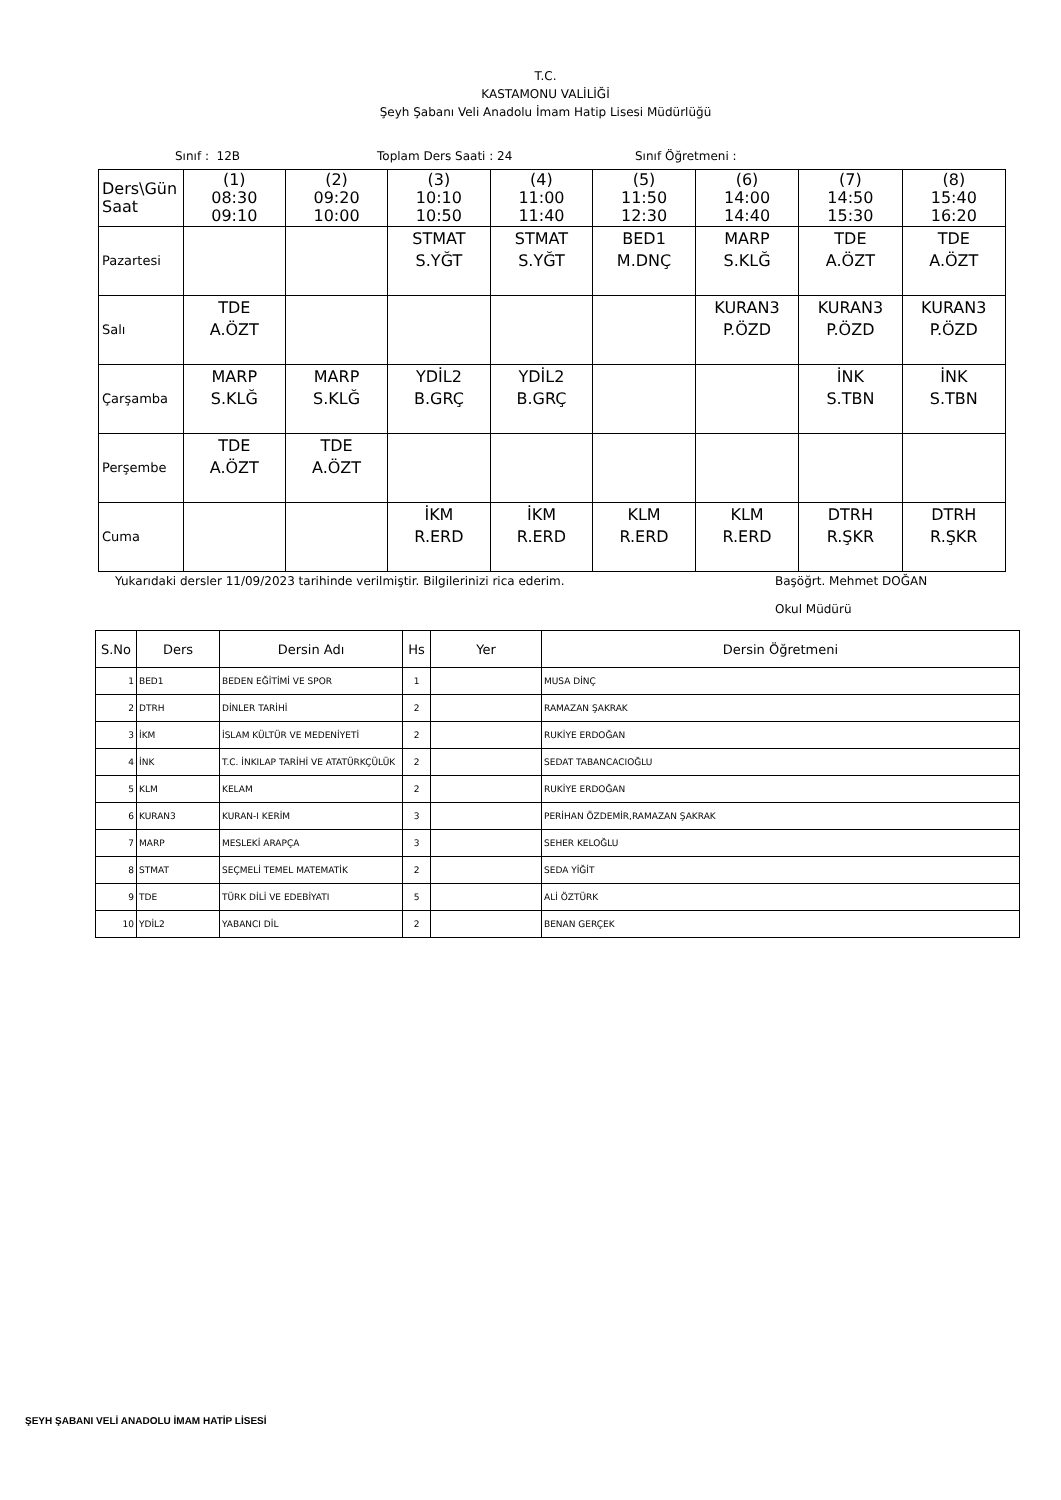T.C.
KASTAMONU VALİLİĞİ
Şeyh Şabanı Veli Anadolu İmam Hatip Lisesi Müdürlüğü
Sınıf : 12B Toplam Ders Saati : 24 Sınıf Öğretmeni :
| Ders\Gün Saat | (1) 08:30 09:10 | (2) 09:20 10:00 | (3) 10:10 10:50 | (4) 11:00 11:40 | (5) 11:50 12:30 | (6) 14:00 14:40 | (7) 14:50 15:30 | (8) 15:40 16:20 |
| Pazartesi | | | STMAT S.YĞT | STMAT S.YĞT | BED1 M.DNÇ | MARP S.KLĞ | TDE A.ÖZT | TDE A.ÖZT |
| Salı | TDE A.ÖZT | | | | | KURAN3 P.ÖZD | KURAN3 P.ÖZD | KURAN3 P.ÖZD |
| Çarşamba | MARP S.KLĞ | MARP S.KLĞ | YDİL2 B.GRÇ | YDİL2 B.GRÇ | | | İNK S.TBN | İNK S.TBN |
| Perşembe | TDE A.ÖZT | TDE A.ÖZT | | | | | | |
| Cuma | | | İKM R.ERD | İKM R.ERD | KLM R.ERD | KLM R.ERD | DTRH R.ŞKR | DTRH R.ŞKR |
Yukarıdaki dersler 11/09/2023 tarihinde verilmiştir. Bilgilerinizi rica ederim. Başöğrt. Mehmet DOĞAN
Okul Müdürü
| S.No | Ders | Dersin Adı | Hs | Yer | Dersin Öğretmeni |
| --- | --- | --- | --- | --- | --- |
| 1 | BED1 | BEDEN EĞİTİMİ VE SPOR | 1 | | MUSA DİNÇ |
| 2 | DTRH | DİNLER TARİHİ | 2 | | RAMAZAN ŞAKRAK |
| 3 | İKM | İSLAM KÜLTÜR VE MEDENİYETİ | 2 | | RUKİYE ERDOĞAN |
| 4 | İNK | T.C. İNKILAP TARİHİ VE ATATÜRKÇÜLÜK | 2 | | SEDAT TABANCACIOĞLU |
| 5 | KLM | KELAM | 2 | | RUKİYE ERDOĞAN |
| 6 | KURAN3 | KURAN-I KERİM | 3 | | PERİHAN ÖZDEMİR,RAMAZAN ŞAKRAK |
| 7 | MARP | MESLEKİ ARAPÇA | 3 | | SEHER KELOĞLU |
| 8 | STMAT | SEÇMELİ TEMEL MATEMATİK | 2 | | SEDA YİĞİT |
| 9 | TDE | TÜRK DİLİ VE EDEBİYATI | 5 | | ALİ ÖZTÜRK |
| 10 | YDİL2 | YABANCI DİL | 2 | | BENAN GERÇEK |
ŞEYH ŞABANI VELİ ANADOLU İMAM HATİP LİSESİ